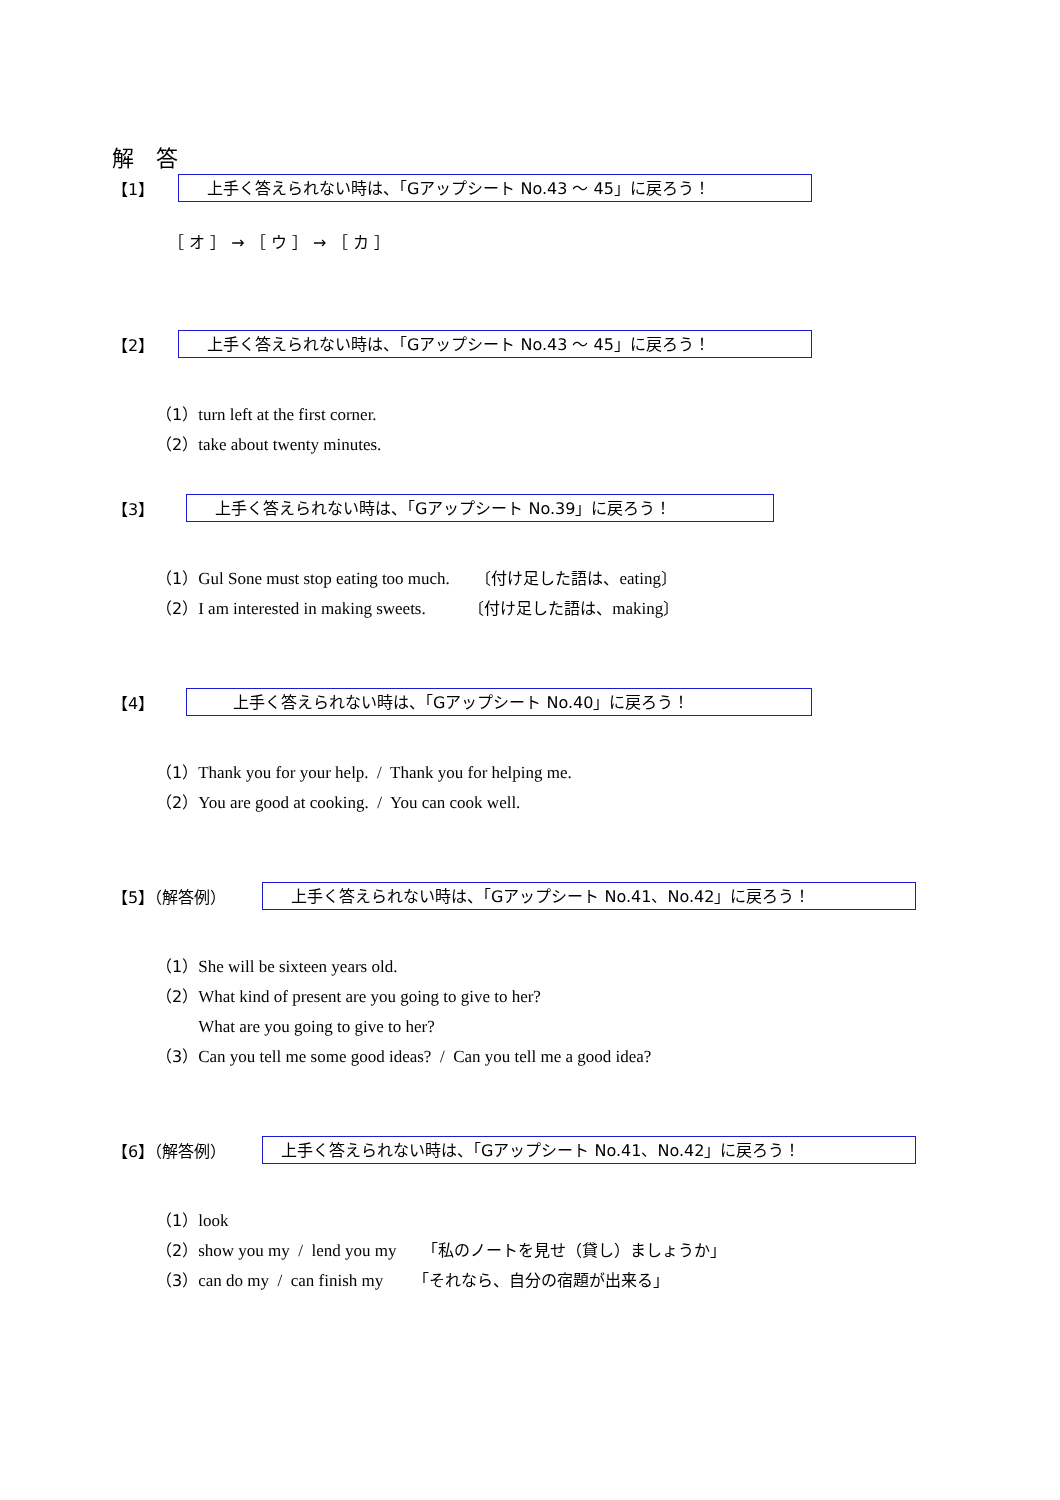解　答
【1】
上手く答えられない時は、「Gアップシート No.43 ～ 45」に戻ろう！
［ オ ］ → ［ ウ ］ → ［ カ ］
【2】
上手く答えられない時は、「Gアップシート No.43 ～ 45」に戻ろう！
（1）turn left at the first corner.
（2）take about twenty minutes.
【3】
上手く答えられない時は、「Gアップシート No.39」に戻ろう！
（1）Gul Sone must stop eating too much. 〔付け足した語は、eating〕
（2）I am interested in making sweets. 〔付け足した語は、making〕
【4】
上手く答えられない時は、「Gアップシート No.40」に戻ろう！
（1）Thank you for your help. / Thank you for helping me.
（2）You are good at cooking. / You can cook well.
【5】（解答例）
上手く答えられない時は、「Gアップシート No.41、No.42」に戻ろう！
（1）She will be sixteen years old.
（2）What kind of present are you going to give to her?
What are you going to give to her?
（3）Can you tell me some good ideas? / Can you tell me a good idea?
【6】（解答例）
上手く答えられない時は、「Gアップシート No.41、No.42」に戻ろう！
（1）look
（2）show you my / lend you my 「私のノートを見せ（貸し）ましょうか」
（3）can do my / can finish my 「それなら、自分の宿題が出来る」